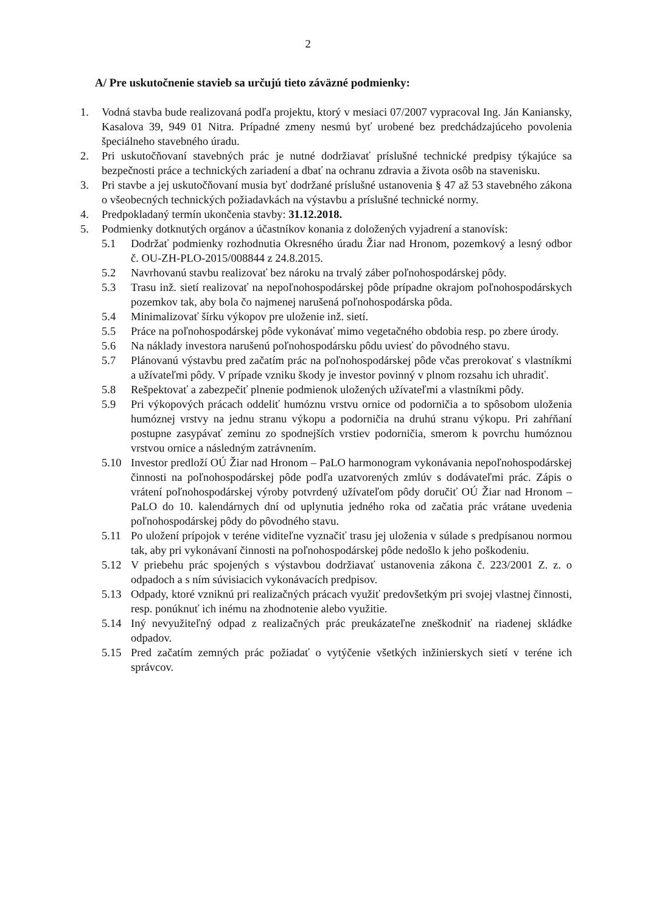2
A/ Pre uskutočnenie stavieb sa určujú tieto záväzné podmienky:
1. Vodná stavba bude realizovaná podľa projektu, ktorý v mesiaci 07/2007 vypracoval Ing. Ján Kaniansky, Kasalova 39, 949 01 Nitra. Prípadné zmeny nesmú byť urobené bez predchádzajúceho povolenia špeciálneho stavebného úradu.
2. Pri uskutočňovaní stavebných prác je nutné dodržiavať príslušné technické predpisy týkajúce sa bezpečnosti práce a technických zariadení a dbať na ochranu zdravia a života osôb na stavenisku.
3. Pri stavbe a jej uskutočňovaní musia byť dodržané príslušné ustanovenia § 47 až 53 stavebného zákona o všeobecných technických požiadavkách na výstavbu a príslušné technické normy.
4. Predpokladaný termín ukončenia stavby: 31.12.2018.
5. Podmienky dotknutých orgánov a účastníkov konania z doložených vyjadrení a stanovísk:
5.1 Dodržať podmienky rozhodnutia Okresného úradu Žiar nad Hronom, pozemkový a lesný odbor č. OU-ZH-PLO-2015/008844 z 24.8.2015.
5.2 Navrhovanú stavbu realizovať bez nároku na trvalý záber poľnohospodárskej pôdy.
5.3 Trasu inž. sietí realizovať na nepoľnohospodárskej pôde prípadne okrajom poľnohospodárskych pozemkov tak, aby bola čo najmenej narušená poľnohospodárska pôda.
5.4 Minimalizovať šírku výkopov pre uloženie inž. sietí.
5.5 Práce na poľnohospodárskej pôde vykonávať mimo vegetačného obdobia resp. po zbere úrody.
5.6 Na náklady investora narušenú poľnohospodársku pôdu uviesť do pôvodného stavu.
5.7 Plánovanú výstavbu pred začatím prác na poľnohospodárskej pôde včas prerokovať s vlastníkmi a užívateľmi pôdy. V prípade vzniku škody je investor povinný v plnom rozsahu ich uhradiť.
5.8 Rešpektovať a zabezpečiť plnenie podmienok uložených užívateľmi a vlastníkmi pôdy.
5.9 Pri výkopových prácach oddeliť humóznu vrstvu ornice od podorničia a to spôsobom uloženia humóznej vrstvy na jednu stranu výkopu a podorničia na druhú stranu výkopu. Pri zahŕňaní postupne zasypávať zeminu zo spodnejších vrstiev podorničia, smerom k povrchu humóznou vrstvou ornice a následným zatrávnením.
5.10 Investor predloží OÚ Žiar nad Hronom – PaLO harmonogram vykonávania nepoľnohospodárskej činnosti na poľnohospodárskej pôde podľa uzatvorených zmlúv s dodávateľmi prác. Zápis o vrátení poľnohospodárskej výroby potvrdený užívateľom pôdy doručiť OÚ Žiar nad Hronom – PaLO do 10. kalendárnych dní od uplynutia jedného roka od začatia prác vrátane uvedenia poľnohospodárskej pôdy do pôvodného stavu.
5.11 Po uložení prípojok v teréne viditeľne vyznačiť trasu jej uloženia v súlade s predpísanou normou tak, aby pri vykonávaní činnosti na poľnohospodárskej pôde nedošlo k jeho poškodeniu.
5.12 V priebehu prác spojených s výstavbou dodržiavať ustanovenia zákona č. 223/2001 Z. z. o odpadoch a s ním súvisiacich vykonávacích predpisov.
5.13 Odpady, ktoré vzniknú pri realizačných prácach využiť predovšetkým pri svojej vlastnej činnosti, resp. ponúknuť ich inému na zhodnotenie alebo využitie.
5.14 Iný nevyužiteľný odpad z realizačných prác preukázateľne zneškodniť na riadenej skládke odpadov.
5.15 Pred začatím zemných prác požiadať o vytýčenie všetkých inžinierskych sietí v teréne ich správcov.